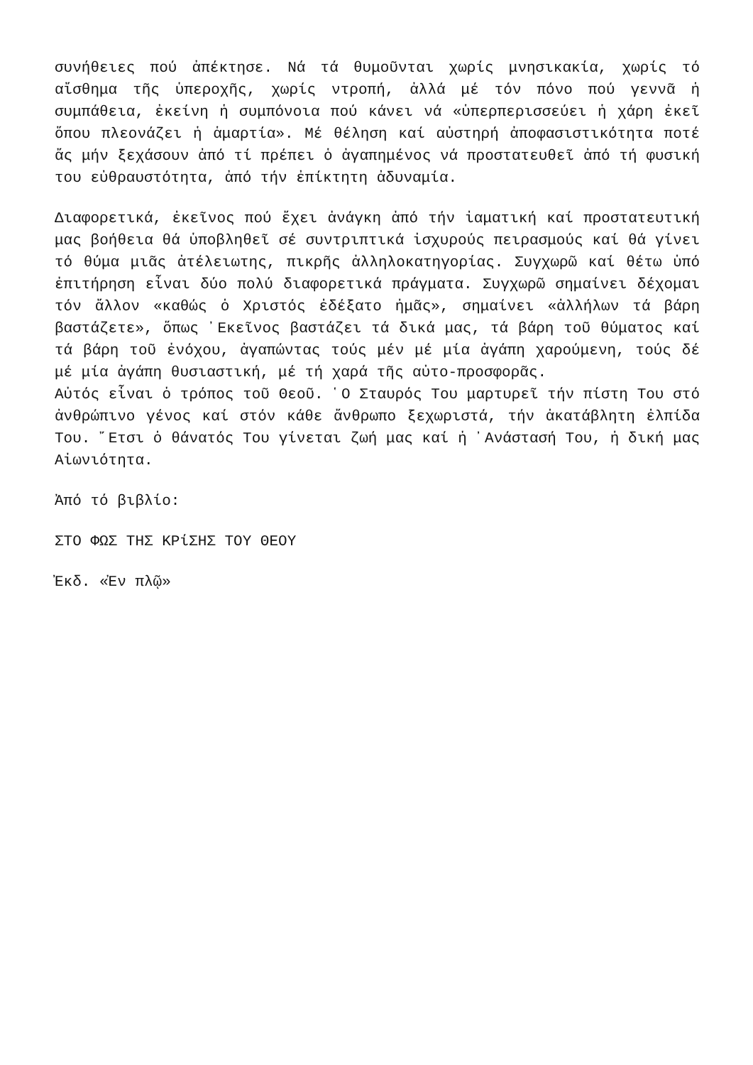συνήθειες πού ἀπέκτησε. Νά τά θυμοῦνται χωρίς μνησικακία, χωρίς τό αἴσθημα τῆς ὑπεροχῆς, χωρίς ντροπή, ἀλλά μέ τόν πόνο πού γεννᾶ ἡ συμπάθεια, ἐκείνη ἡ συμπόνοια πού κάνει νά «ὑπερπερισσεύει ἡ χάρη ἐκεῖ ὅπου πλεονάζει ἡ ἁμαρτία». Μέ θέληση καί αὐστηρή ἀποφασιστικότητα ποτέ ἄς μήν ξεχάσουν ἀπό τί πρέπει ὁ ἀγαπημένος νά προστατευθεῖ ἀπό τή φυσική του εὐθραυστότητα, ἀπό τήν ἐπίκτητη ἀδυναμία.
Διαφορετικά, ἐκεῖνος πού ἔχει ἀνάγκη ἀπό τήν ἰαματική καί προστατευτική μας βοήθεια θά ὑποβληθεῖ σέ συντριπτικά ἰσχυρούς πειρασμούς καί θά γίνει τό θύμα μιᾶς ἀτέλειωτης, πικρῆς ἀλληλοκατηγορίας. Συγχωρῶ καί θέτω ὑπό ἐπιτήρηση εἶναι δύο πολύ διαφορετικά πράγματα. Συγχωρῶ σημαίνει δέχομαι τόν ἄλλον «καθώς ὁ Χριστός ἐδέξατο ἡμᾶς», σημαίνει «ἀλλήλων τά βάρη βαστάζετε», ὅπως ᾿Εκεῖνος βαστάζει τά δικά μας, τά βάρη τοῦ θύματος καί τά βάρη τοῦ ἐνόχου, ἀγαπώντας τούς μέν μέ μία ἀγάπη χαρούμενη, τούς δέ μέ μία ἀγάπη θυσιαστική, μέ τή χαρά τῆς αὐτο-προσφορᾶς.
Αὐτός εἶναι ὁ τρόπος τοῦ Θεοῦ. ῾Ο Σταυρός Του μαρτυρεῖ τήν πίστη Του στό ἀνθρώπινο γένος καί στόν κάθε ἄνθρωπο ξεχωριστά, τήν ἀκατάβλητη ἐλπίδα Του. ῎Ετσι ὁ θάνατός Του γίνεται ζωή μας καί ἡ ᾿Ανάστασή Του, ἡ δική μας Αἰωνιότητα.
Ἀπό τό βιβλίο:
ΣΤΟ ΦΩΣ ΤΗΣ ΚΡίΣΗΣ ΤΟΥ ΘΕΟΥ
Ἐκδ. «Ἐν πλῷ»